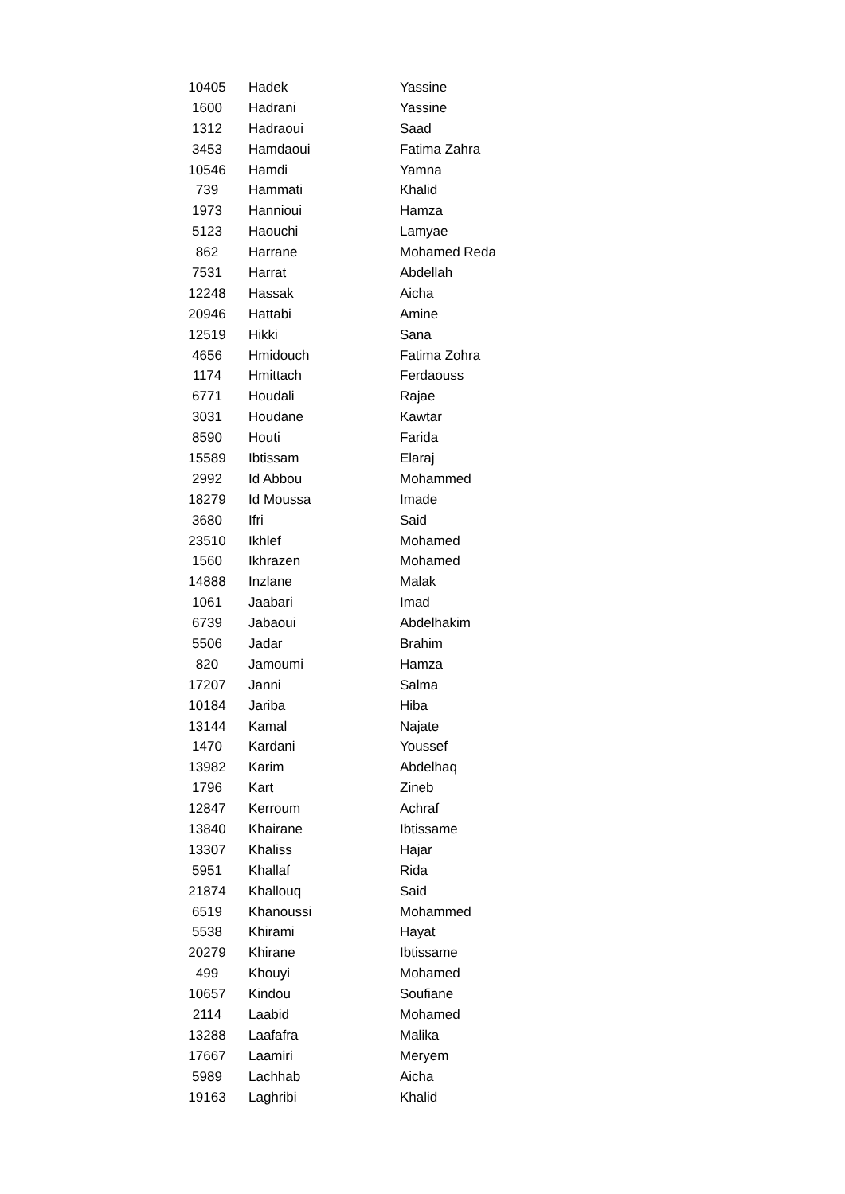| 10405 | Hadek | Yassine |
| 1600 | Hadrani | Yassine |
| 1312 | Hadraoui | Saad |
| 3453 | Hamdaoui | Fatima Zahra |
| 10546 | Hamdi | Yamna |
| 739 | Hammati | Khalid |
| 1973 | Hannioui | Hamza |
| 5123 | Haouchi | Lamyae |
| 862 | Harrane | Mohamed Reda |
| 7531 | Harrat | Abdellah |
| 12248 | Hassak | Aicha |
| 20946 | Hattabi | Amine |
| 12519 | Hikki | Sana |
| 4656 | Hmidouch | Fatima Zohra |
| 1174 | Hmittach | Ferdaouss |
| 6771 | Houdali | Rajae |
| 3031 | Houdane | Kawtar |
| 8590 | Houti | Farida |
| 15589 | Ibtissam | Elaraj |
| 2992 | Id Abbou | Mohammed |
| 18279 | Id Moussa | Imade |
| 3680 | Ifri | Said |
| 23510 | Ikhlef | Mohamed |
| 1560 | Ikhrazen | Mohamed |
| 14888 | Inzlane | Malak |
| 1061 | Jaabari | Imad |
| 6739 | Jabaoui | Abdelhakim |
| 5506 | Jadar | Brahim |
| 820 | Jamoumi | Hamza |
| 17207 | Janni | Salma |
| 10184 | Jariba | Hiba |
| 13144 | Kamal | Najate |
| 1470 | Kardani | Youssef |
| 13982 | Karim | Abdelhaq |
| 1796 | Kart | Zineb |
| 12847 | Kerroum | Achraf |
| 13840 | Khairane | Ibtissame |
| 13307 | Khaliss | Hajar |
| 5951 | Khallaf | Rida |
| 21874 | Khallouq | Said |
| 6519 | Khanoussi | Mohammed |
| 5538 | Khirami | Hayat |
| 20279 | Khirane | Ibtissame |
| 499 | Khouyi | Mohamed |
| 10657 | Kindou | Soufiane |
| 2114 | Laabid | Mohamed |
| 13288 | Laafafra | Malika |
| 17667 | Laamiri | Meryem |
| 5989 | Lachhab | Aicha |
| 19163 | Laghribi | Khalid |